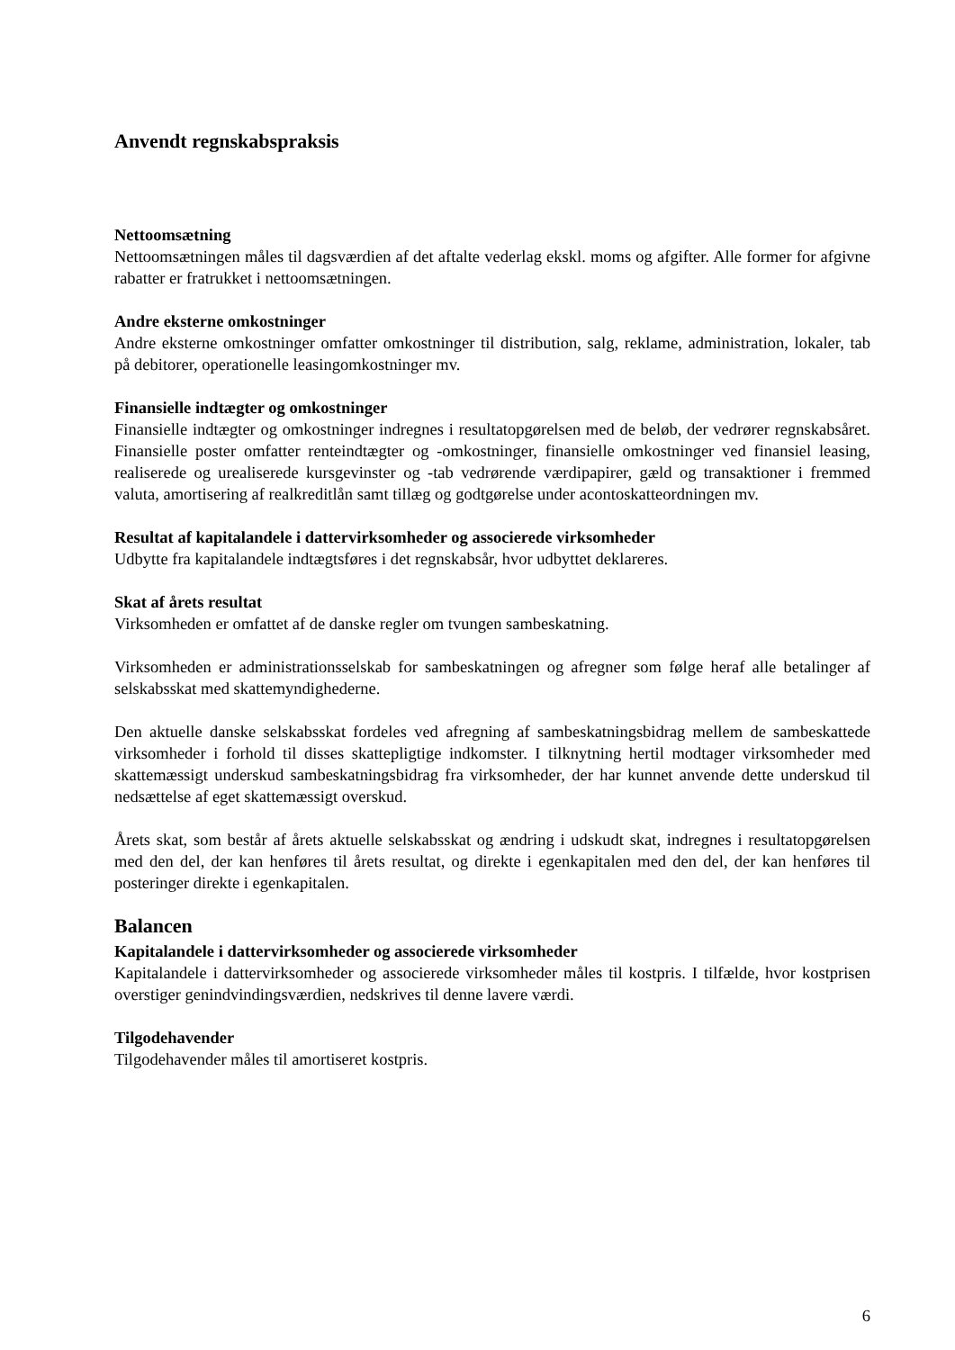Anvendt regnskabspraksis
Nettoomsætning
Nettoomsætningen måles til dagsværdien af det aftalte vederlag ekskl. moms og afgifter. Alle former for afgivne rabatter er fratrukket i nettoomsætningen.
Andre eksterne omkostninger
Andre eksterne omkostninger omfatter omkostninger til distribution, salg, reklame, administration, lokaler, tab på debitorer, operationelle leasingomkostninger mv.
Finansielle indtægter og omkostninger
Finansielle indtægter og omkostninger indregnes i resultatopgørelsen med de beløb, der vedrører regnskabsåret. Finansielle poster omfatter renteindtægter og -omkostninger, finansielle omkostninger ved finansiel leasing, realiserede og urealiserede kursgevinster og -tab vedrørende værdipapirer, gæld og transaktioner i fremmed valuta, amortisering af realkreditlån samt tillæg og godtgørelse under acontoskatteordningen mv.
Resultat af kapitalandele i dattervirksomheder og associerede virksomheder
Udbytte fra kapitalandele indtægtsføres i det regnskabsår, hvor udbyttet deklareres.
Skat af årets resultat
Virksomheden er omfattet af de danske regler om tvungen sambeskatning.
Virksomheden er administrationsselskab for sambeskatningen og afregner som følge heraf alle betalinger af selskabsskat med skattemyndighederne.
Den aktuelle danske selskabsskat fordeles ved afregning af sambeskatningsbidrag mellem de sambeskattede virksomheder i forhold til disses skattepligtige indkomster. I tilknytning hertil modtager virksomheder med skattemæssigt underskud sambeskatningsbidrag fra virksomheder, der har kunnet anvende dette underskud til nedsættelse af eget skattemæssigt overskud.
Årets skat, som består af årets aktuelle selskabsskat og ændring i udskudt skat, indregnes i resultatopgørelsen med den del, der kan henføres til årets resultat, og direkte i egenkapitalen med den del, der kan henføres til posteringer direkte i egenkapitalen.
Balancen
Kapitalandele i dattervirksomheder og associerede virksomheder
Kapitalandele i dattervirksomheder og associerede virksomheder måles til kostpris. I tilfælde, hvor kostprisen overstiger genindvindingsværdien, nedskrives til denne lavere værdi.
Tilgodehavender
Tilgodehavender måles til amortiseret kostpris.
6